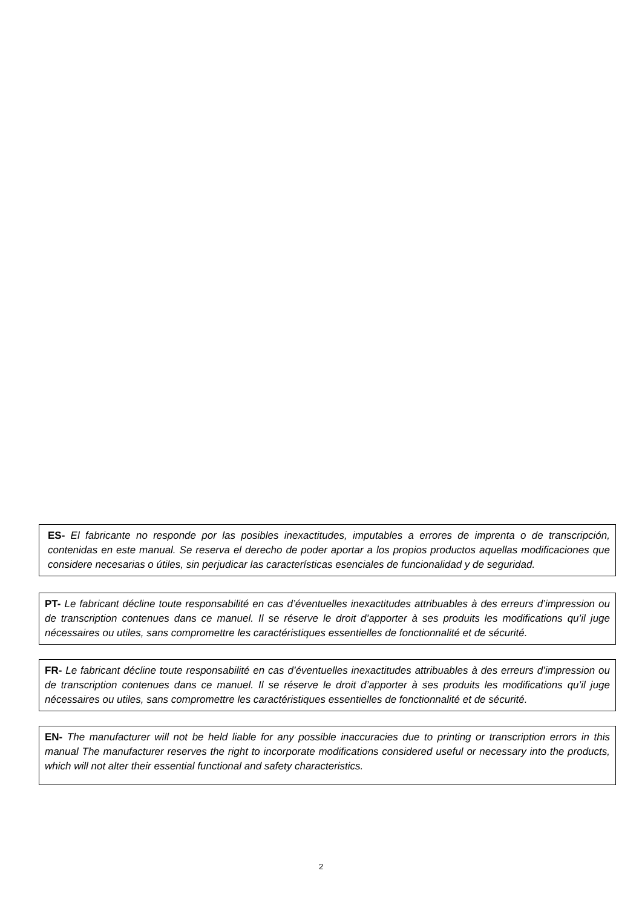ES- El fabricante no responde por las posibles inexactitudes, imputables a errores de imprenta o de transcripción, contenidas en este manual. Se reserva el derecho de poder aportar a los propios productos aquellas modificaciones que considere necesarias o útiles, sin perjudicar las características esenciales de funcionalidad y de seguridad.
PT- Le fabricant décline toute responsabilité en cas d’éventuelles inexactitudes attribuables à des erreurs d’impression ou de transcription contenues dans ce manuel. Il se réserve le droit d’apporter à ses produits les modifications qu’il juge nécessaires ou utiles, sans compromettre les caractéristiques essentielles de fonctionnalité et de sécurité.
FR- Le fabricant décline toute responsabilité en cas d’éventuelles inexactitudes attribuables à des erreurs d’impression ou de transcription contenues dans ce manuel. Il se réserve le droit d’apporter à ses produits les modifications qu’il juge nécessaires ou utiles, sans compromettre les caractéristiques essentielles de fonctionnalité et de sécurité.
EN- The manufacturer will not be held liable for any possible inaccuracies due to printing or transcription errors in this manual The manufacturer reserves the right to incorporate modifications considered useful or necessary into the products, which will not alter their essential functional and safety characteristics.
2